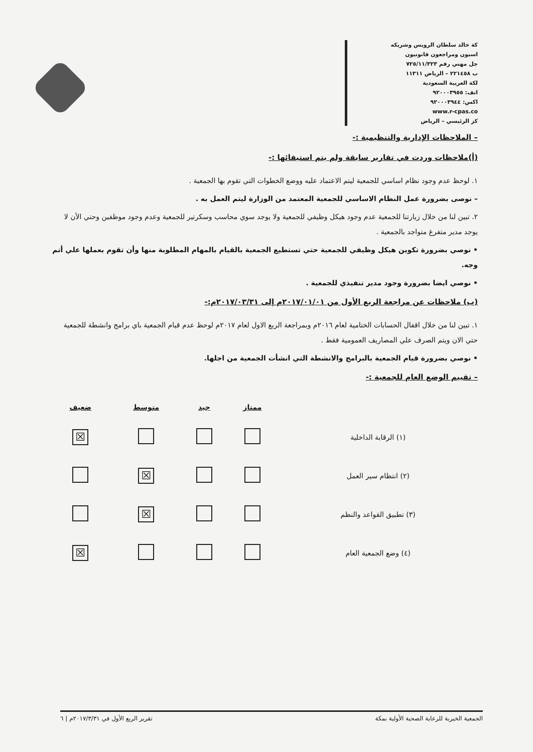كة خالد سلطان الرويس وشريكه
اسبون ومراجعون قانونيون
جل مهني رقم ٧٢٥/١١/٣٢٣
ب ٢٢١٤٥٨ – الرياض ١١٣١١
لكة العربية السعودية
اتف: ٩٢٠٠٠٣٩٥٥
اكس: ٩٢٠٠٠٣٩٤٤
www.r-cpas.co
كز الرئيسي – الرياض
– الملاحظات الإدارية والتنظيمية :-
(أ)ملاحظات وردت في تقارير سابقة ولم يتم استيفائها :-
١. لوحظ عدم وجود نظام اساسي للجمعية ليتم الاعتماد عليه ووضع الخطوات التي تقوم بها الجمعية .
– نوصى بضرورة عمل النظام الاساسي للجمعية المعتمد من الوزارة ليتم العمل به .
٢. تبين لنا من خلال زيارتنا للجمعية عدم وجود هيكل وظيفي للجمعية ولا يوجد سوي محاسب وسكرتير للجمعية وعدم وجود موظفين وحتي الأن لا يوجد مدير متفرغ متواجد بالجمعية .
• نوصي بضرورة تكوين هيكل وظيفي للجمعية حتي تستطيع الجمعية بالقيام بالمهام المطلوبة منها وأن تقوم بعملها علي أتم وجه.
• نوصي ايضا بضرورة وجود مدير تنفيذي للجمعية .
(ب) ملاحظات عن مراجعة الربع الأول من ٢٠١٧/٠١/٠١م إلى ٢٠١٧/٠٣/٣١م:-
١. تبين لنا من خلال اقفال الحسابات الختامية لعام ٢٠١٦م وبمراجعة الربع الاول لعام ٢٠١٧م لوحظ عدم قيام الجمعية باي برامج وانشطة للجمعية حتي الان ويتم الصرف علي المصاريف العمومية فقط .
• نوصي بضرورة قيام الجمعية بالبرامج والانشطة التي انشأت الجمعية من اجلها.
– تقييم الوضع العام للجمعية :-
| | ممتاز | جيد | متوسط | ضعيف |
| --- | --- | --- | --- | --- |
| (١) الرقابة الداخلية | | | | ☒ |
| (٢) انتظام سير العمل | | | ☒ | |
| (٣) تطبيق القواعد والنظم | | | ☒ | |
| (٤) وضع الجمعية العام | | | | ☒ |
الجمعية الخيرية للرعاية الصحية الأولية بمكة تقرير الربع الأول في ٢٠١٧/٣/٣١م | ٦